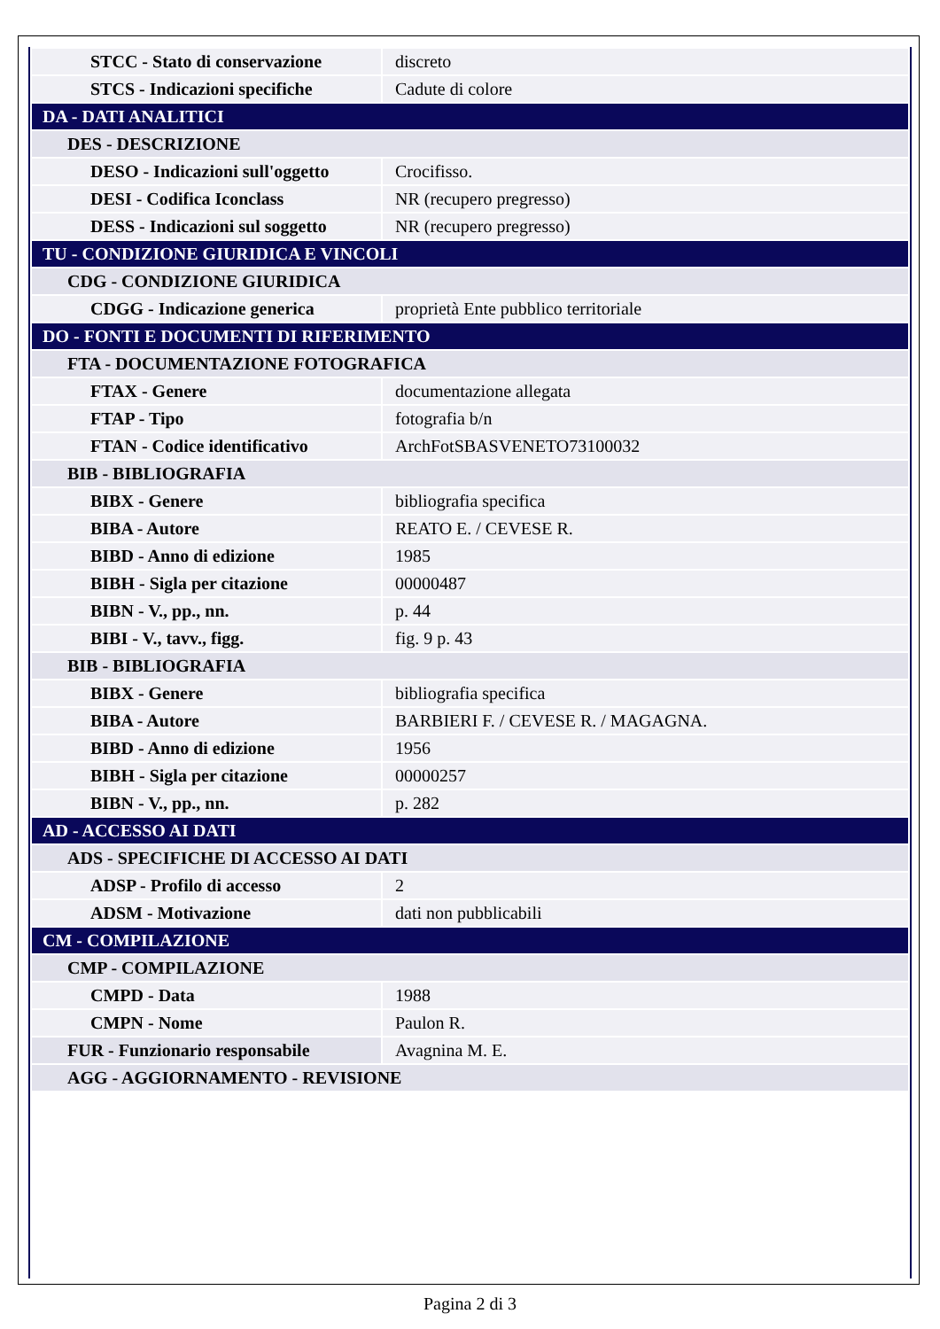| STCC - Stato di conservazione | discreto |
| STCS - Indicazioni specifiche | Cadute di colore |
| DA - DATI ANALITICI | |
| DES - DESCRIZIONE | |
| DESO - Indicazioni sull'oggetto | Crocifisso. |
| DESI - Codifica Iconclass | NR (recupero pregresso) |
| DESS - Indicazioni sul soggetto | NR (recupero pregresso) |
| TU - CONDIZIONE GIURIDICA E VINCOLI | |
| CDG - CONDIZIONE GIURIDICA | |
| CDGG - Indicazione generica | proprietà Ente pubblico territoriale |
| DO - FONTI E DOCUMENTI DI RIFERIMENTO | |
| FTA - DOCUMENTAZIONE FOTOGRAFICA | |
| FTAX - Genere | documentazione allegata |
| FTAP - Tipo | fotografia b/n |
| FTAN - Codice identificativo | ArchFotSBASVENETO73100032 |
| BIB - BIBLIOGRAFIA | |
| BIBX - Genere | bibliografia specifica |
| BIBA - Autore | REATO E. / CEVESE R. |
| BIBD - Anno di edizione | 1985 |
| BIBH - Sigla per citazione | 00000487 |
| BIBN - V., pp., nn. | p. 44 |
| BIBI - V., tavv., figg. | fig. 9 p. 43 |
| BIB - BIBLIOGRAFIA | |
| BIBX - Genere | bibliografia specifica |
| BIBA - Autore | BARBIERI F. / CEVESE R. / MAGAGNA. |
| BIBD - Anno di edizione | 1956 |
| BIBH - Sigla per citazione | 00000257 |
| BIBN - V., pp., nn. | p. 282 |
| AD - ACCESSO AI DATI | |
| ADS - SPECIFICHE DI ACCESSO AI DATI | |
| ADSP - Profilo di accesso | 2 |
| ADSM - Motivazione | dati non pubblicabili |
| CM - COMPILAZIONE | |
| CMP - COMPILAZIONE | |
| CMPD - Data | 1988 |
| CMPN - Nome | Paulon R. |
| FUR - Funzionario responsabile | Avagnina M. E. |
| AGG - AGGIORNAMENTO - REVISIONE | |
Pagina 2 di 3